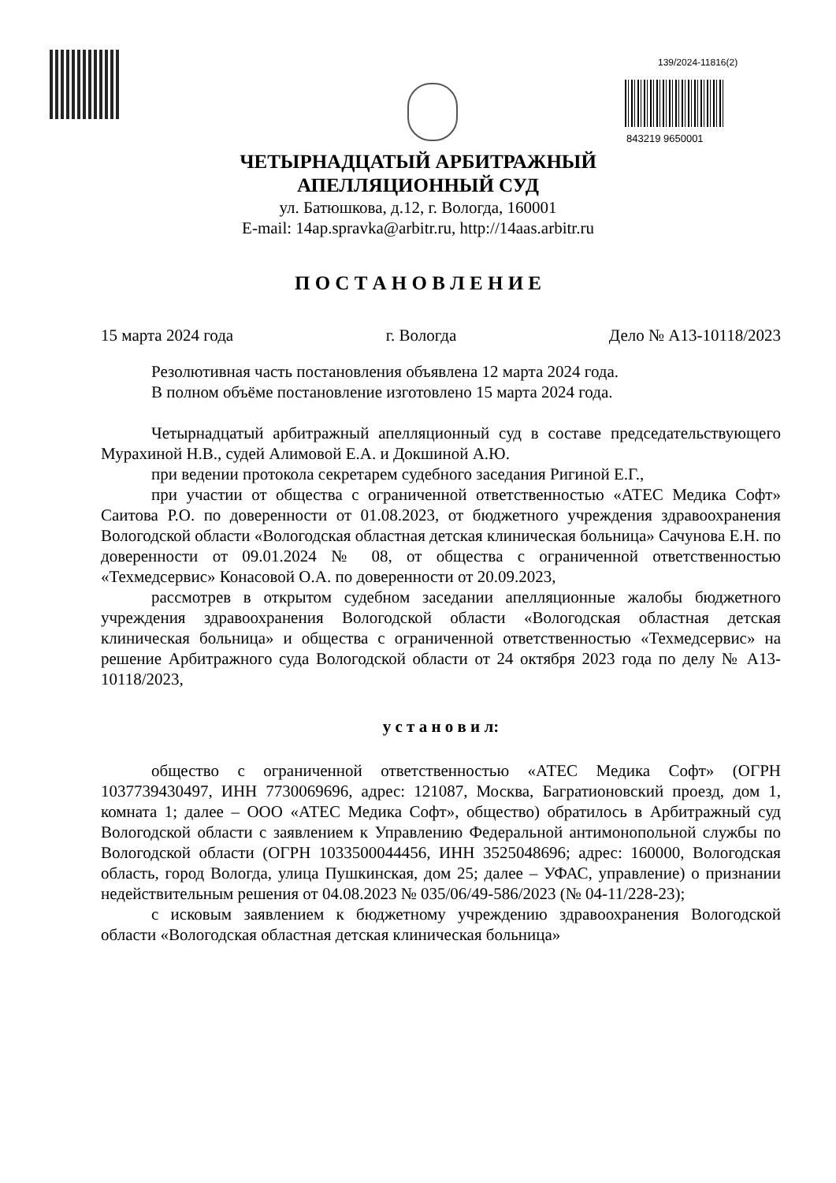139/2024-11816(2)
843219 9650001
ЧЕТЫРНАДЦАТЫЙ АРБИТРАЖНЫЙ
АПЕЛЛЯЦИОННЫЙ СУД
ул. Батюшкова, д.12, г. Вологда, 160001
E-mail: 14ap.spravka@arbitr.ru, http://14aas.arbitr.ru
П О С Т А Н О В Л Е Н И Е
15 марта 2024 года г. Вологда Дело № А13-10118/2023
Резолютивная часть постановления объявлена 12 марта 2024 года.
В полном объёме постановление изготовлено 15 марта 2024 года.
Четырнадцатый арбитражный апелляционный суд в составе председательствующего Мурахиной Н.В., судей Алимовой Е.А. и Докшиной А.Ю.
при ведении протокола секретарем судебного заседания Ригиной Е.Г.,
при участии от общества с ограниченной ответственностью «АТЕС Медика Софт» Саитова Р.О. по доверенности от 01.08.2023, от бюджетного учреждения здравоохранения Вологодской области «Вологодская областная детская клиническая больница» Сачунова Е.Н. по доверенности от 09.01.2024 № 08, от общества с ограниченной ответственностью «Техмедсервис» Конасовой О.А. по доверенности от 20.09.2023,
рассмотрев в открытом судебном заседании апелляционные жалобы бюджетного учреждения здравоохранения Вологодской области «Вологодская областная детская клиническая больница» и общества с ограниченной ответственностью «Техмедсервис» на решение Арбитражного суда Вологодской области от 24 октября 2023 года по делу № А13-10118/2023,
у с т а н о в и л:
общество с ограниченной ответственностью «АТЕС Медика Софт» (ОГРН 1037739430497, ИНН 7730069696, адрес: 121087, Москва, Багратионовский проезд, дом 1, комната 1; далее – ООО «АТЕС Медика Софт», общество) обратилось в Арбитражный суд Вологодской области с заявлением к Управлению Федеральной антимонопольной службы по Вологодской области (ОГРН 1033500044456, ИНН 3525048696; адрес: 160000, Вологодская область, город Вологда, улица Пушкинская, дом 25; далее – УФАС, управление) о признании недействительным решения от 04.08.2023 № 035/06/49-586/2023 (№ 04-11/228-23);
с исковым заявлением к бюджетному учреждению здравоохранения Вологодской области «Вологодская областная детская клиническая больница»